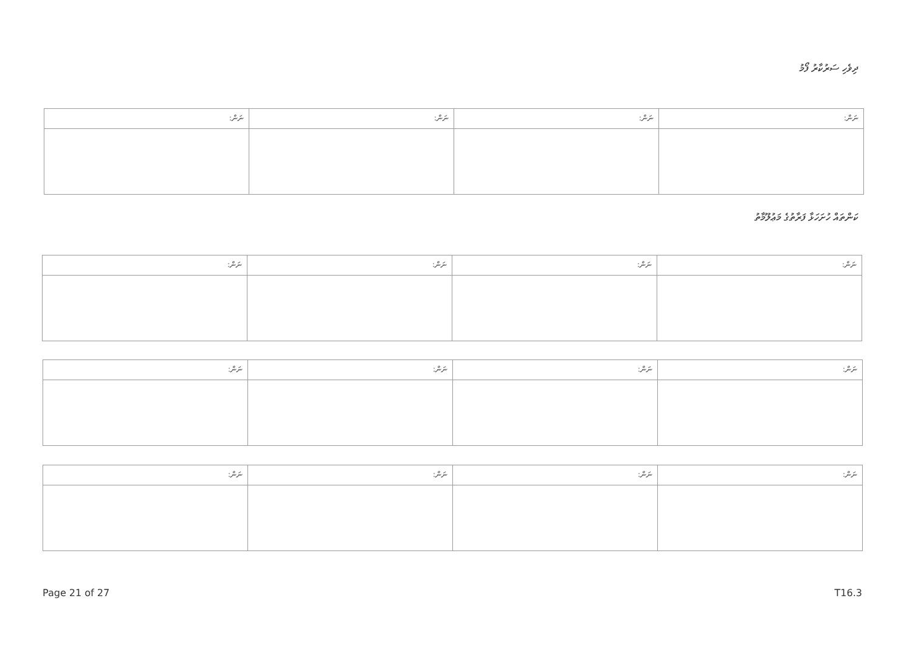ދިވެހި ސަރުކާރު ފޯމު
| ނަން: | ނަން: | ނަން: | ނަން: |
| --- | --- | --- | --- |
ކަންތައް ހުށަހަޅާ ފަރާތުގެ މަޢުލޫމާތު
| ނަން: | ނަން: | ނަން: | ނަން: |
| --- | --- | --- | --- |
| ނަން: | ނަން: | ނަން: | ނަން: |
| --- | --- | --- | --- |
| ނަން: | ނަން: | ނަން: | ނަން: |
| --- | --- | --- | --- |
Page 21 of 27 T16.3